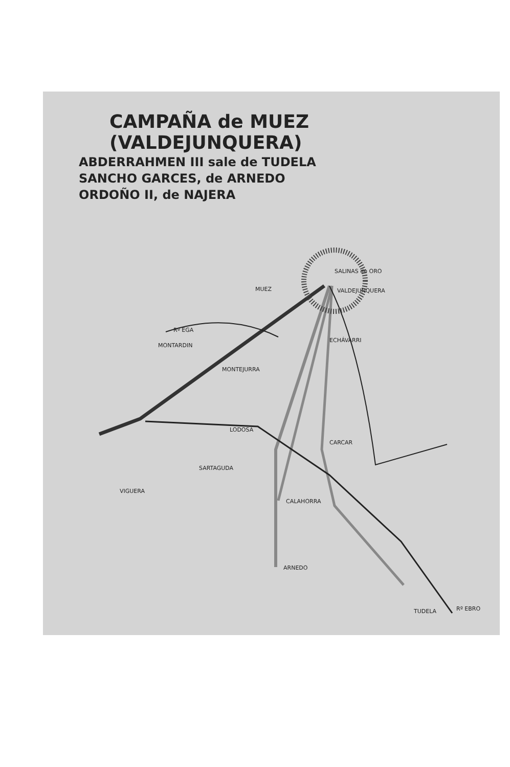CAMPAÑA de MUEZ (VALDEJUNQUERA)
ABDERRAHMEN III sale de TUDELA
SANCHO GARCES, de ARNEDO
ORDOÑO II, de NAJERA
SALINAS de ORO
MUEZ
VALDEJUNQUERA
Rº EGA
MONTARDIN
ECHÁVARRI
MONTEJURRA
LODOSA
CARCAR
SARTAGUDA
VIGUERA
CALAHORRA
ARNEDO
TUDELA
Rº EBRO